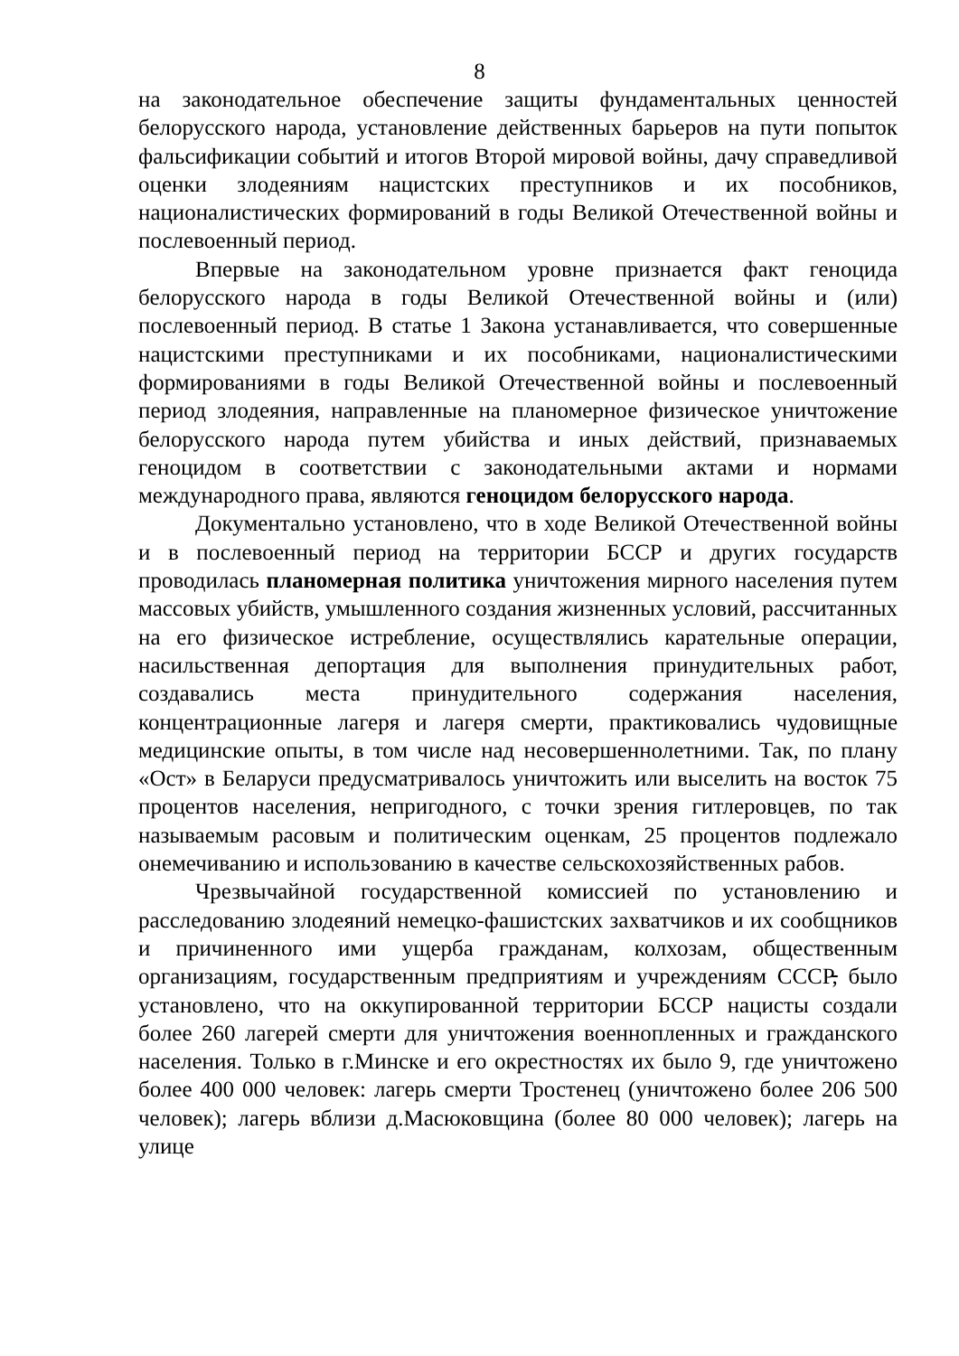8
на законодательное обеспечение защиты фундаментальных ценностей белорусского народа, установление действенных барьеров на пути попыток фальсификации событий и итогов Второй мировой войны, дачу справедливой оценки злодеяниям нацистских преступников и их пособников, националистических формирований в годы Великой Отечественной войны и послевоенный период.
Впервые на законодательном уровне признается факт геноцида белорусского народа в годы Великой Отечественной войны и (или) послевоенный период. В статье 1 Закона устанавливается, что совершенные нацистскими преступниками и их пособниками, националистическими формированиями в годы Великой Отечественной войны и послевоенный период злодеяния, направленные на планомерное физическое уничтожение белорусского народа путем убийства и иных действий, признаваемых геноцидом в соответствии с законодательными актами и нормами международного права, являются геноцидом белорусского народа.
Документально установлено, что в ходе Великой Отечественной войны и в послевоенный период на территории БССР и других государств проводилась планомерная политика уничтожения мирного населения путем массовых убийств, умышленного создания жизненных условий, рассчитанных на его физическое истребление, осуществлялись карательные операции, насильственная депортация для выполнения принудительных работ, создавались места принудительного содержания населения, концентрационные лагеря и лагеря смерти, практиковались чудовищные медицинские опыты, в том числе над несовершеннолетними. Так, по плану «Ост» в Беларуси предусматривалось уничтожить или выселить на восток 75 процентов населения, непригодного, с точки зрения гитлеровцев, по так называемым расовым и политическим оценкам, 25 процентов подлежало онемечиванию и использованию в качестве сельскохозяйственных рабов.
Чрезвычайной государственной комиссией по установлению и расследованию злодеяний немецко-фашистских захватчиков и их сообщников и причиненного ими ущерба гражданам, колхозам, общественным организациям, государственным предприятиям и учреждениям СССР, было установлено, что на оккупированной территории БССР нацисты создали более 260 лагерей смерти для уничтожения военнопленных и гражданского населения. Только в г.Минске и его окрестностях их было 9, где уничтожено более 400 000 человек: лагерь смерти Тростенец (уничтожено более 206 500 человек); лагерь вблизи д.Масюковщина (более 80 000 человек); лагерь на улице